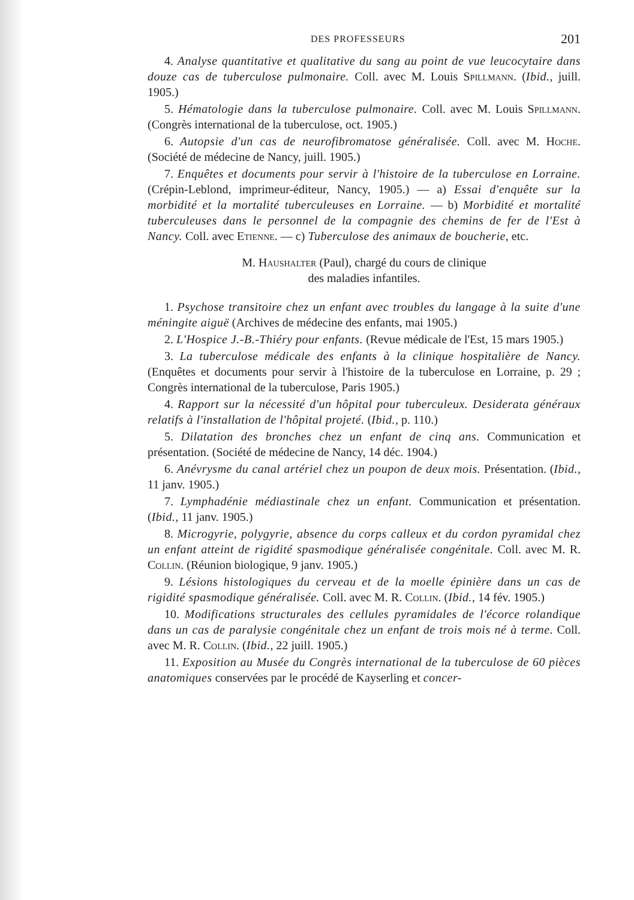DES PROFESSEURS 201
4. Analyse quantitative et qualitative du sang au point de vue leucocytaire dans douze cas de tuberculose pulmonaire. Coll. avec M. Louis Spillmann. (Ibid., juill. 1905.)
5. Hématologie dans la tuberculose pulmonaire. Coll. avec M. Louis Spillmann. (Congrès international de la tuberculose, oct. 1905.)
6. Autopsie d'un cas de neurofibromatose généralisée. Coll. avec M. Hoche. (Société de médecine de Nancy, juill. 1905.)
7. Enquêtes et documents pour servir à l'histoire de la tuberculose en Lorraine. (Crépin-Leblond, imprimeur-éditeur, Nancy, 1905.) — a) Essai d'enquête sur la morbidité et la mortalité tuberculeuses en Lorraine. — b) Morbidité et mortalité tuberculeuses dans le personnel de la compagnie des chemins de fer de l'Est à Nancy. Coll. avec Etienne. — c) Tuberculose des animaux de boucherie, etc.
M. Haushalter (Paul), chargé du cours de clinique
des maladies infantiles.
1. Psychose transitoire chez un enfant avec troubles du langage à la suite d'une méningite aiguë (Archives de médecine des enfants, mai 1905.)
2. L'Hospice J.-B.-Thiéry pour enfants. (Revue médicale de l'Est, 15 mars 1905.)
3. La tuberculose médicale des enfants à la clinique hospitalière de Nancy. (Enquêtes et documents pour servir à l'histoire de la tuberculose en Lorraine, p. 29 ; Congrès international de la tuberculose, Paris 1905.)
4. Rapport sur la nécessité d'un hôpital pour tuberculeux. Desiderata généraux relatifs à l'installation de l'hôpital projeté. (Ibid., p. 110.)
5. Dilatation des bronches chez un enfant de cinq ans. Communication et présentation. (Société de médecine de Nancy, 14 déc. 1904.)
6. Anévrysme du canal artériel chez un poupon de deux mois. Présentation. (Ibid., 11 janv. 1905.)
7. Lymphadénie médiastinale chez un enfant. Communication et présentation. (Ibid., 11 janv. 1905.)
8. Microgyrie, polygyrie, absence du corps calleux et du cordon pyramidal chez un enfant atteint de rigidité spasmodique généralisée congénitale. Coll. avec M. R. Collin. (Réunion biologique, 9 janv. 1905.)
9. Lésions histologiques du cerveau et de la moelle épinière dans un cas de rigidité spasmodique généralisée. Coll. avec M. R. Collin. (Ibid., 14 fév. 1905.)
10. Modifications structurales des cellules pyramidales de l'écorce rolandique dans un cas de paralysie congénitale chez un enfant de trois mois né à terme. Coll. avec M. R. Collin. (Ibid., 22 juill. 1905.)
11. Exposition au Musée du Congrès international de la tuberculose de 60 pièces anatomiques conservées par le procédé de Kayserling et concer-